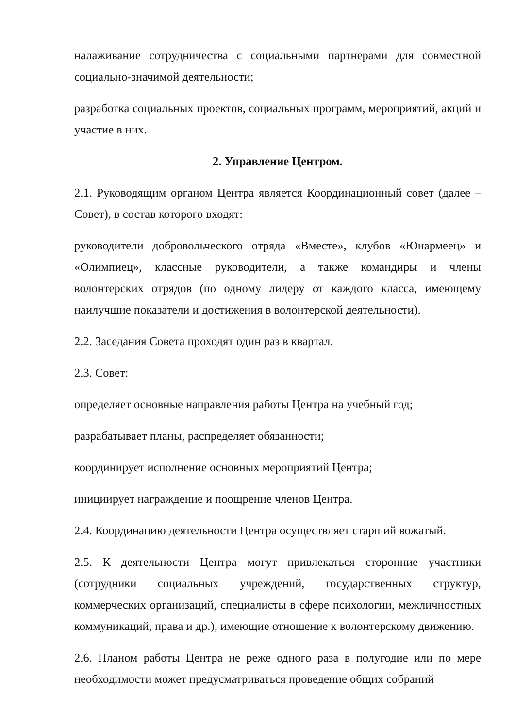налаживание сотрудничества с социальными партнерами для совместной социально-значимой деятельности;
разработка социальных проектов, социальных программ, мероприятий, акций и участие в них.
2. Управление Центром.
2.1. Руководящим органом Центра является Координационный совет (далее – Совет), в состав которого входят:
руководители добровольческого отряда «Вместе», клубов «Юнармеец» и «Олимпиец», классные руководители, а также командиры и члены волонтерских отрядов (по одному лидеру от каждого класса, имеющему наилучшие показатели и достижения в волонтерской деятельности).
2.2. Заседания Совета проходят один раз в квартал.
2.3. Совет:
определяет основные направления работы Центра на учебный год;
разрабатывает планы, распределяет обязанности;
координирует исполнение основных мероприятий Центра;
инициирует награждение и поощрение членов Центра.
2.4. Координацию деятельности Центра осуществляет старший вожатый.
2.5. К деятельности Центра могут привлекаться сторонние участники (сотрудники социальных учреждений, государственных структур, коммерческих организаций, специалисты в сфере психологии, межличностных коммуникаций, права и др.), имеющие отношение к волонтерскому движению.
2.6. Планом работы Центра не реже одного раза в полугодие или по мере необходимости может предусматриваться проведение общих собраний